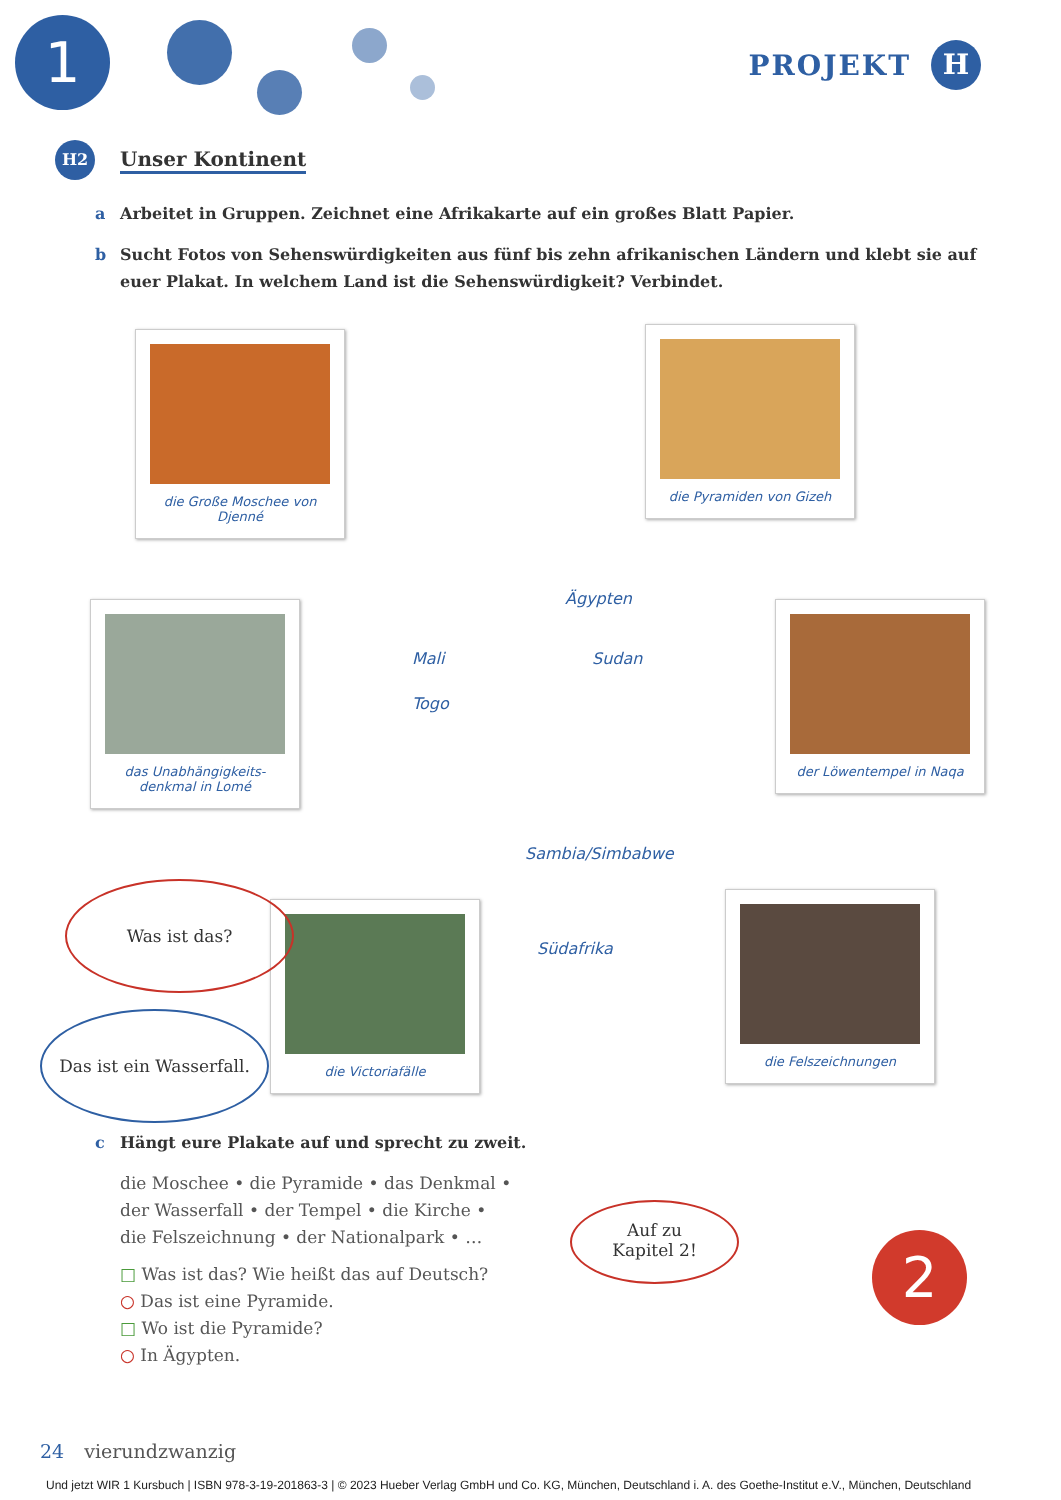1
PROJEKT H
H2 Unser Kontinent
a Arbeitet in Gruppen. Zeichnet eine Afrikakarte auf ein großes Blatt Papier.
b Sucht Fotos von Sehenswürdigkeiten aus fünf bis zehn afrikanischen Ländern und klebt sie auf euer Plakat. In welchem Land ist die Sehenswürdigkeit? Verbindet.
die Große Moschee von Djenné
die Pyramiden von Gizeh
das Unabhängigkeits-denkmal in Lomé
der Löwentempel in Naqa
die Victoriafälle
die Felszeichnungen
Ägypten
Mali Sudan
Togo
Sambia/Simbabwe
Südafrika
Was ist das?
Das ist ein Wasserfall.
c Hängt eure Plakate auf und sprecht zu zweit.
die Moschee • die Pyramide • das Denkmal •
der Wasserfall • der Tempel • die Kirche •
die Felszeichnung • der Nationalpark • …
□ Was ist das? Wie heißt das auf Deutsch?
○ Das ist eine Pyramide.
□ Wo ist die Pyramide?
○ In Ägypten.
Auf zu
Kapitel 2!
2
24 vierundzwanzig
Und jetzt WIR 1 Kursbuch | ISBN 978-3-19-201863-3 | © 2023 Hueber Verlag GmbH und Co. KG, München, Deutschland i. A. des Goethe-Institut e.V., München, Deutschland